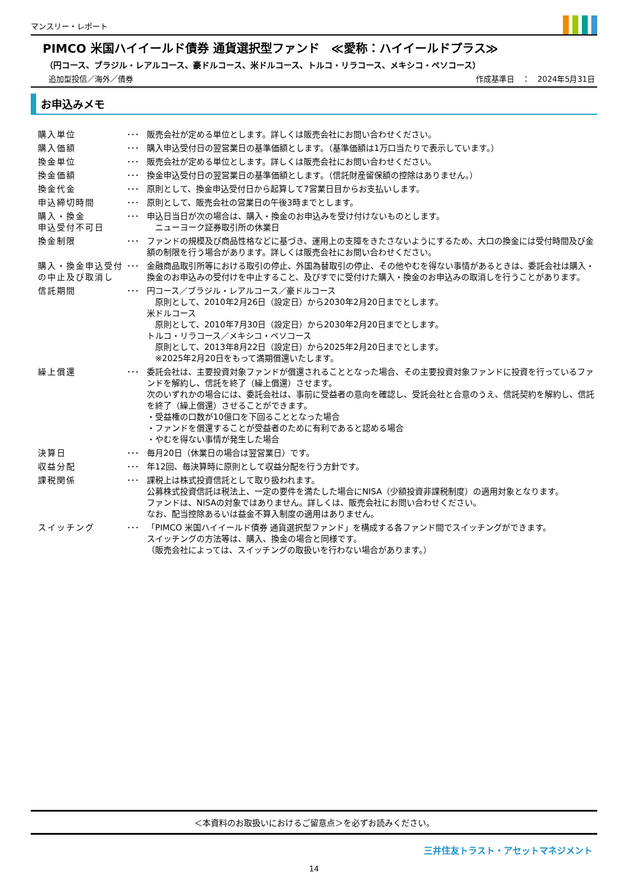マンスリー・レポート
PIMCO 米国ハイイールド債券 通貨選択型ファンド　≪愛称：ハイイールドプラス≫
（円コース、ブラジル・レアルコース、豪ドルコース、米ドルコース、トルコ・リラコース、メキシコ・ペソコース）
追加型投信／海外／債券 作成基準日　：　2024年5月31日
お申込みメモ
| 購入単位 | ･･･ | 販売会社が定める単位とします。詳しくは販売会社にお問い合わせください。 |
| 購入価額 | ･･･ | 購入申込受付日の翌営業日の基準価額とします。（基準価額は1万口当たりで表示しています。） |
| 換金単位 | ･･･ | 販売会社が定める単位とします。詳しくは販売会社にお問い合わせください。 |
| 換金価額 | ･･･ | 換金申込受付日の翌営業日の基準価額とします。（信託財産留保額の控除はありません。） |
| 換金代金 | ･･･ | 原則として、換金申込受付日から起算して7営業日目からお支払いします。 |
| 申込締切時間 | ･･･ | 原則として、販売会社の営業日の午後3時までとします。 |
| 購入・換金 申込受付不可日 | ･･･ | 申込日当日が次の場合は、購入・換金のお申込みを受け付けないものとします。 ニューヨーク証券取引所の休業日 |
| 換金制限 | ･･･ | ファンドの規模及び商品性格などに基づき、運用上の支障をきたさないようにするため、大口の換金には受付時間及び金額の制限を行う場合があります。詳しくは販売会社にお問い合わせください。 |
| 購入・換金申込受付の中止及び取消し | ･･･ | 金融商品取引所等における取引の停止、外国為替取引の停止、その他やむを得ない事情があるときは、委託会社は購入・換金のお申込みの受付けを中止すること、及びすでに受付けた購入・換金のお申込みの取消しを行うことがあります。 |
| 信託期間 | ･･･ | 円コース／ブラジル・レアルコース／豪ドルコース 原則として、2010年2月26日（設定日）から2030年2月20日までとします。 米ドルコース 原則として、2010年7月30日（設定日）から2030年2月20日までとします。 トルコ・リラコース／メキシコ・ペソコース 原則として、2013年8月22日（設定日）から2025年2月20日までとします。 ※2025年2月20日をもって満期償還いたします。 |
| 繰上償還 | ･･･ | 委託会社は、主要投資対象ファンドが償還されることとなった場合、その主要投資対象ファンドに投資を行っているファンドを解約し、信託を終了（繰上償還）させます。 次のいずれかの場合には、委託会社は、事前に受益者の意向を確認し、受託会社と合意のうえ、信託契約を解約し、信託を終了（繰上償還）させることができます。 ・受益権の口数が10億口を下回ることとなった場合 ・ファンドを償還することが受益者のために有利であると認める場合 ・やむを得ない事情が発生した場合 |
| 決算日 | ･･･ | 毎月20日（休業日の場合は翌営業日）です。 |
| 収益分配 | ･･･ | 年12回、毎決算時に原則として収益分配を行う方針です。 |
| 課税関係 | ･･･ | 課税上は株式投資信託として取り扱われます。 公募株式投資信託は税法上、一定の要件を満たした場合にNISA（少額投資非課税制度）の適用対象となります。 ファンドは、NISAの対象ではありません。詳しくは、販売会社にお問い合わせください。 なお、配当控除あるいは益金不算入制度の適用はありません。 |
| スイッチング | ･･･ | 「PIMCO 米国ハイイールド債券 通貨選択型ファンド」を構成する各ファンド間でスイッチングができます。 スイッチングの方法等は、購入、換金の場合と同様です。 （販売会社によっては、スイッチングの取扱いを行わない場合があります。） |
＜本資料のお取扱いにおけるご留意点＞を必ずお読みください。
三井住友トラスト・アセットマネジメント
14